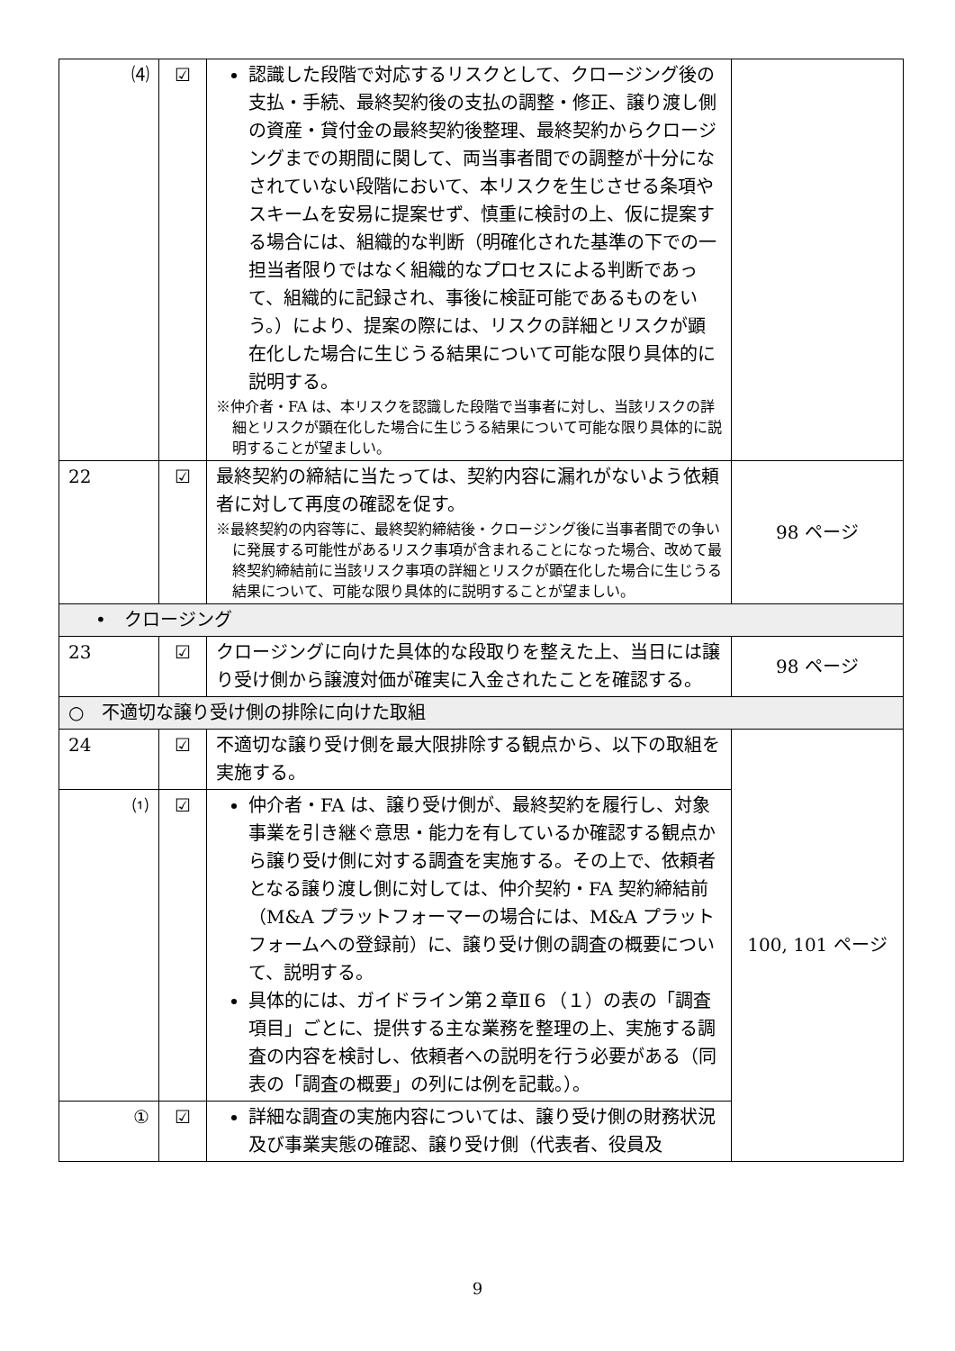| ⑷ | ☑ | 認識した段階で対応するリスクとして、クロージング後の支払・手続、最終契約後の支払の調整・修正、譲り渡し側の資産・貸付金の最終契約後整理、最終契約からクロージングまでの期間に関して、両当事者間での調整が十分になされていない段階において、本リスクを生じさせる条項やスキームを安易に提案せず、慎重に検討の上、仮に提案する場合には、組織的な判断（明確化された基準の下での一担当者限りではなく組織的なプロセスによる判断であって、組織的に記録され、事後に検証可能であるものをいう。）により、提案の際には、リスクの詳細とリスクが顕在化した場合に生じうる結果について可能な限り具体的に説明する。 ※仲介者・FA は、本リスクを認識した段階で当事者に対し、当該リスクの詳細とリスクが顕在化した場合に生じうる結果について可能な限り具体的に説明することが望ましい。 | |
| 22 | ☑ | 最終契約の締結に当たっては、契約内容に漏れがないよう依頼者に対して再度の確認を促す。 ※最終契約の内容等に、最終契約締結後・クロージング後に当事者間での争いに発展する可能性があるリスク事項が含まれることになった場合、改めて最終契約締結前に当該リスク事項の詳細とリスクが顕在化した場合に生じうる結果について、可能な限り具体的に説明することが望ましい。 | 98 ページ |
| • クロージング | | | |
| 23 | ☑ | クロージングに向けた具体的な段取りを整えた上、当日には譲り受け側から譲渡対価が確実に入金されたことを確認する。 | 98 ページ |
| ○ 不適切な譲り受け側の排除に向けた取組 | | | |
| 24 | ☑ | 不適切な譲り受け側を最大限排除する観点から、以下の取組を実施する。 | 100, 101 ページ |
| ⑴ | ☑ | 仲介者・FA は、譲り受け側が、最終契約を履行し、対象事業を引き継ぐ意思・能力を有しているか確認する観点から譲り受け側に対する調査を実施する。その上で、依頼者となる譲り渡し側に対しては、仲介契約・FA 契約締結前（M&A プラットフォーマーの場合には、M&A プラットフォームへの登録前）に、譲り受け側の調査の概要について、説明する。 具体的には、ガイドライン第２章Ⅱ６（１）の表の「調査項目」ごとに、提供する主な業務を整理の上、実施する調査の内容を検討し、依頼者への説明を行う必要がある（同表の「調査の概要」の列には例を記載。）。 | |
| ① | ☑ | 詳細な調査の実施内容については、譲り受け側の財務状況及び事業実態の確認、譲り受け側（代表者、役員及 | |
9